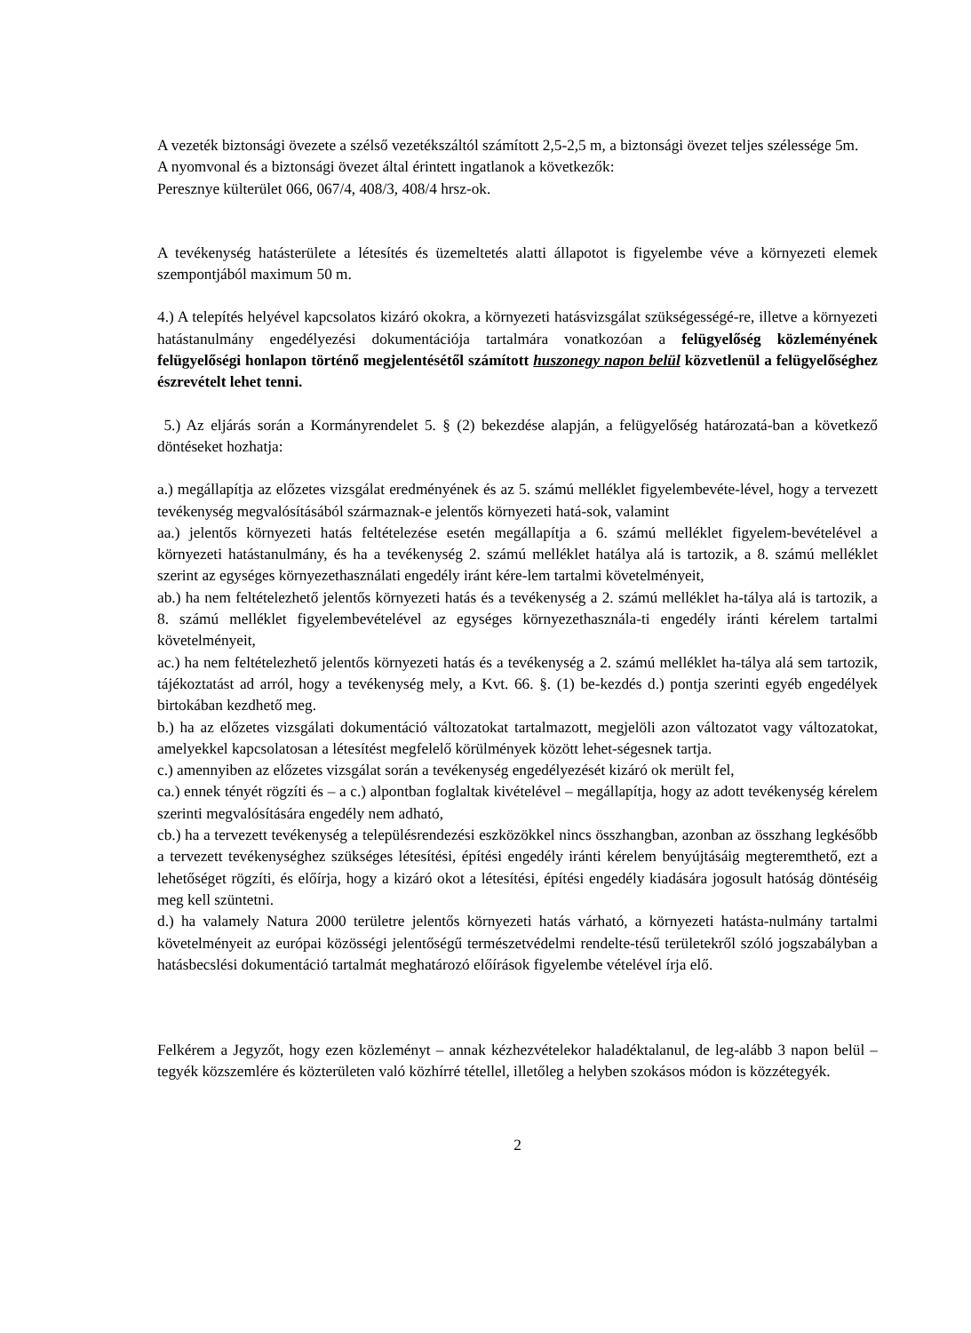A vezeték biztonsági övezete a szélső vezetékszáltól számított 2,5-2,5 m, a biztonsági övezet teljes szélessége 5m.
A nyomvonal és a biztonsági övezet által érintett ingatlanok a következők:
Peresznye külterület 066, 067/4, 408/3, 408/4 hrsz-ok.
A tevékenység hatásterülete a létesítés és üzemeltetés alatti állapotot is figyelembe véve a környezeti elemek szempontjából maximum 50 m.
4.) A telepítés helyével kapcsolatos kizáró okokra, a környezeti hatásvizsgálat szükségességé-re, illetve a környezeti hatástanulmány engedélyezési dokumentációja tartalmára vonatkozóan a felügyelőség közleményének felügyelőségi honlapon történő megjelentésétől számított huszonegy napon belül közvetlenül a felügyelőséghez észrevételt lehet tenni.
5.) Az eljárás során a Kormányrendelet 5. § (2) bekezdése alapján, a felügyelőség határozatá-ban a következő döntéseket hozhatja:
a.) megállapítja az előzetes vizsgálat eredményének és az 5. számú melléklet figyelembevéte-lével, hogy a tervezett tevékenység megvalósításából származnak-e jelentős környezeti hatá-sok, valamint
aa.) jelentős környezeti hatás feltételezése esetén megállapítja a 6. számú melléklet figyelem-bevételével a környezeti hatástanulmány, és ha a tevékenység 2. számú melléklet hatálya alá is tartozik, a 8. számú melléklet szerint az egységes környezethasználati engedély iránt kére-lem tartalmi követelményeit,
ab.) ha nem feltételezhető jelentős környezeti hatás és a tevékenység a 2. számú melléklet ha-tálya alá is tartozik, a 8. számú melléklet figyelembevételével az egységes környezethasznála-ti engedély iránti kérelem tartalmi követelményeit,
ac.) ha nem feltételezhető jelentős környezeti hatás és a tevékenység a 2. számú melléklet ha-tálya alá sem tartozik, tájékoztatást ad arról, hogy a tevékenység mely, a Kvt. 66. §. (1) be-kezdés d.) pontja szerinti egyéb engedélyek birtokában kezdhető meg.
b.) ha az előzetes vizsgálati dokumentáció változatokat tartalmazott, megjelöli azon változatot vagy változatokat, amelyekkel kapcsolatosan a létesítést megfelelő körülmények között lehet-ségesnek tartja.
c.) amennyiben az előzetes vizsgálat során a tevékenység engedélyezését kizáró ok merült fel,
ca.) ennek tényét rögzíti és – a c.) alpontban foglaltak kivételével – megállapítja, hogy az adott tevékenység kérelem szerinti megvalósítására engedély nem adható,
cb.) ha a tervezett tevékenység a településrendezési eszközökkel nincs összhangban, azonban az összhang legkésőbb a tervezett tevékenységhez szükséges létesítési, építési engedély iránti kérelem benyújtásáig megteremthető, ezt a lehetőséget rögzíti, és előírja, hogy a kizáró okot a létesítési, építési engedély kiadására jogosult hatóság döntéséig meg kell szüntetni.
d.) ha valamely Natura 2000 területre jelentős környezeti hatás várható, a környezeti hatásta-nulmány tartalmi követelményeit az európai közösségi jelentőségű természetvédelmi rendelte-tésű területekről szóló jogszabályban a hatásbecslési dokumentáció tartalmát meghatározó előírások figyelembe vételével írja elő.
Felkérem a Jegyzőt, hogy ezen közleményt – annak kézhezvételekor haladéktalanul, de leg-alább 3 napon belül – tegyék közszemlére és közterületen való közhírré tétellel, illetőleg a helyben szokásos módon is közzétegyék.
2